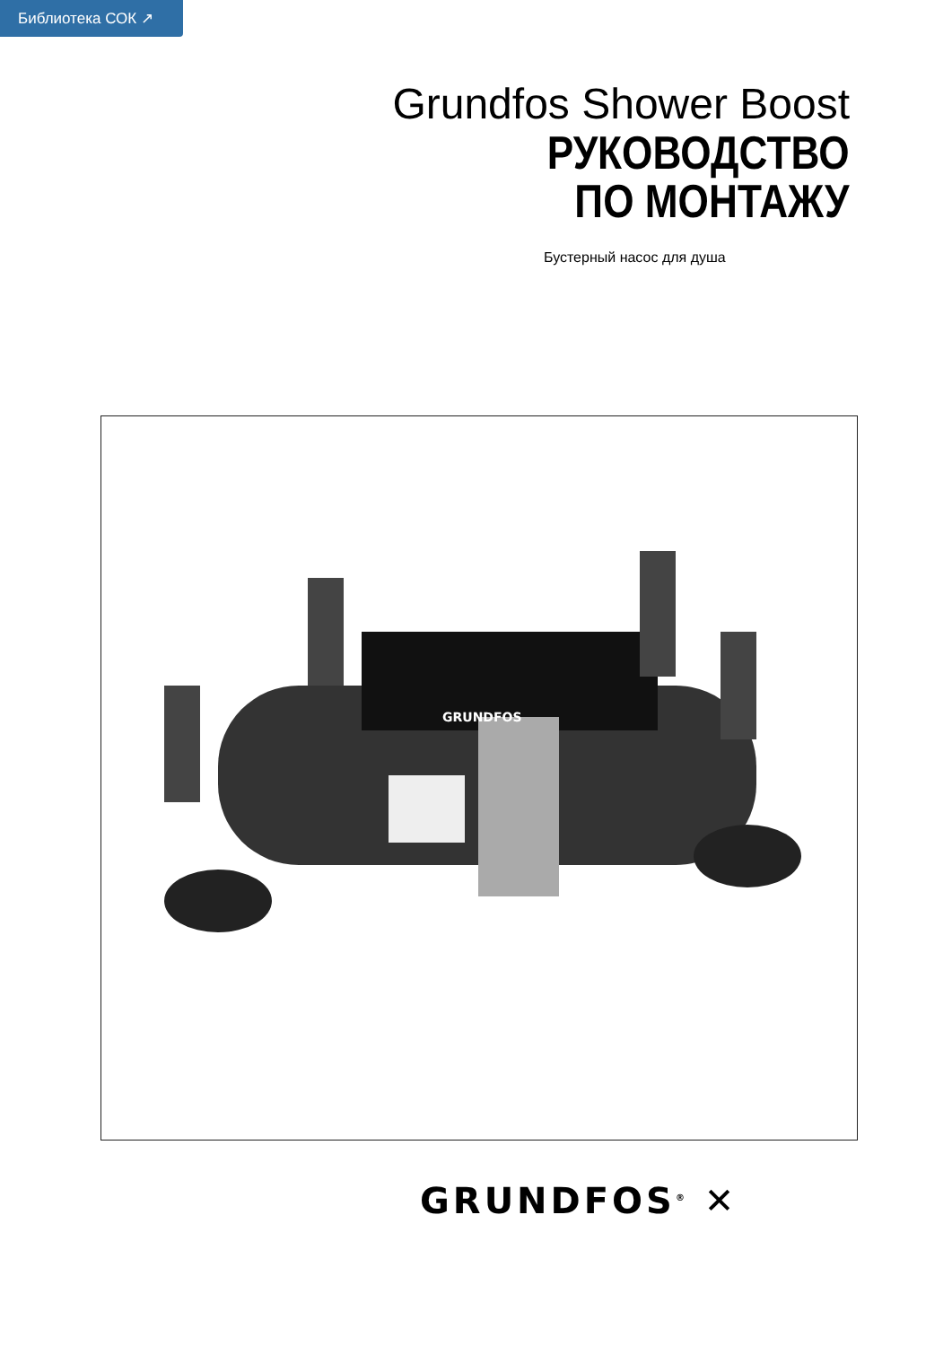Библиотека СОК ↗
Grundfos Shower Boost
РУКОВОДСТВО
ПО МОНТАЖУ
Бустерный насос для душа
GRUNDFOS
GRUNDFOS<sup>®</sup> ✕